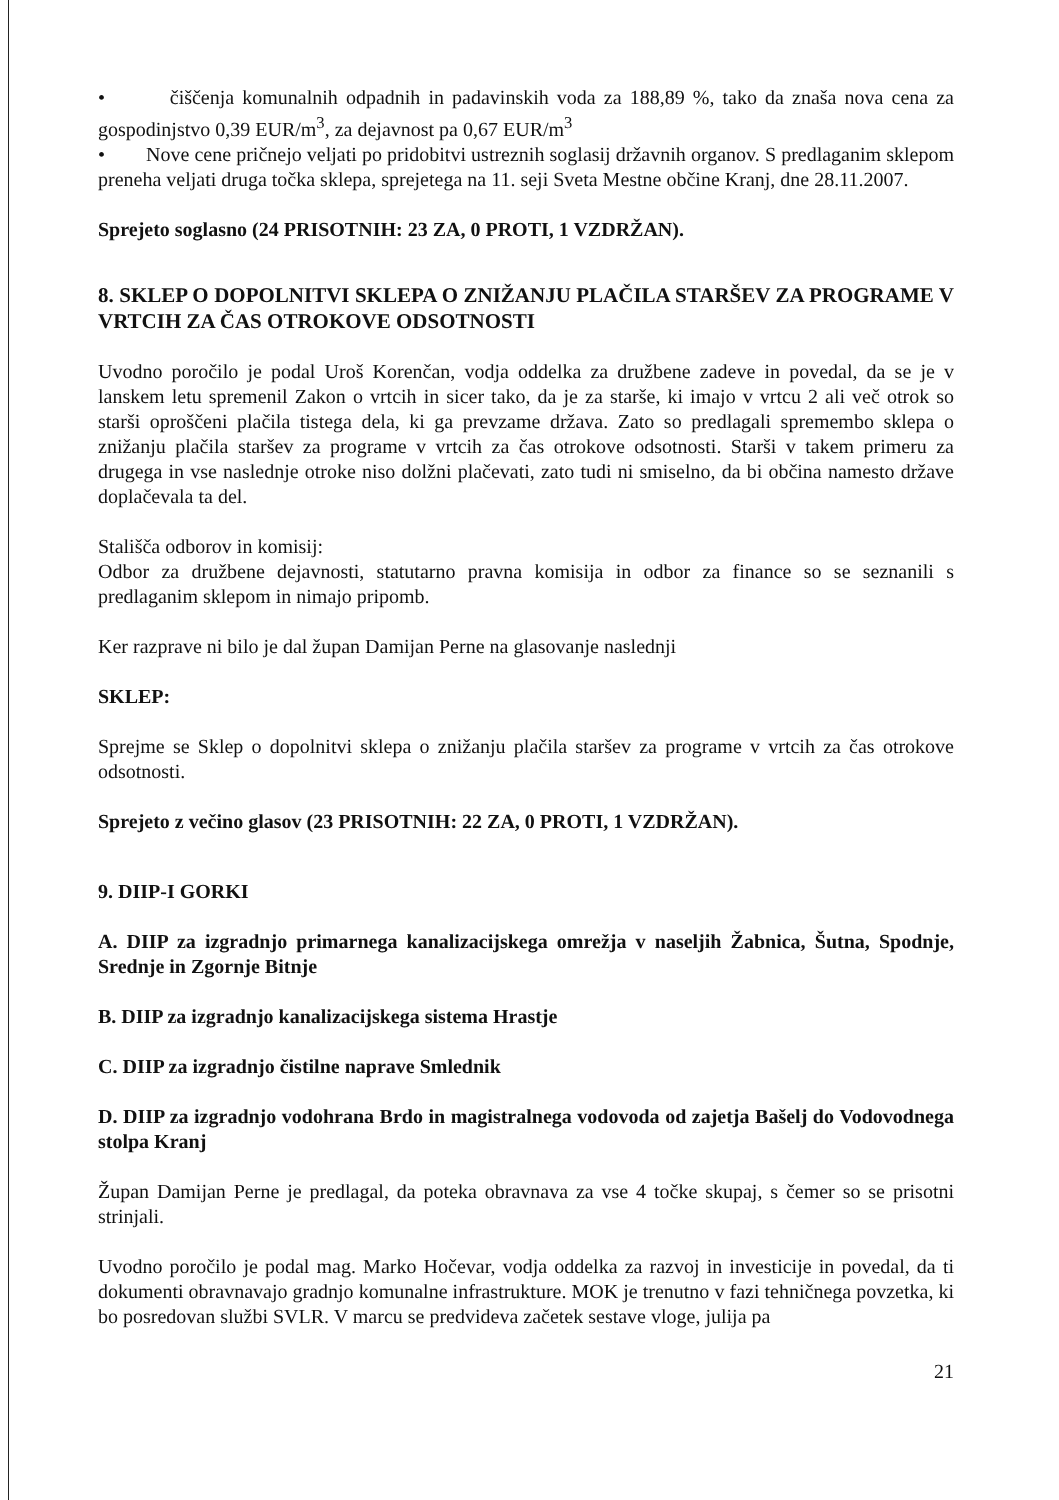• čiščenja komunalnih odpadnih in padavinskih voda za 188,89 %, tako da znaša nova cena za gospodinjstvo 0,39 EUR/m<sup>3</sup>, za dejavnost pa 0,67 EUR/m<sup>3</sup>
• Nove cene pričnejo veljati po pridobitvi ustreznih soglasij državnih organov. S predlaganim sklepom preneha veljati druga točka sklepa, sprejetega na 11. seji Sveta Mestne občine Kranj, dne 28.11.2007.
Sprejeto soglasno (24 PRISOTNIH: 23 ZA, 0 PROTI, 1 VZDRŽAN).
8. SKLEP O DOPOLNITVI SKLEPA O ZNIŽANJU PLAČILA STARŠEV ZA PROGRAME V VRTCIH ZA ČAS OTROKOVE ODSOTNOSTI
Uvodno poročilo je podal Uroš Korenčan, vodja oddelka za družbene zadeve in povedal, da se je v lanskem letu spremenil Zakon o vrtcih in sicer tako, da je za starše, ki imajo v vrtcu 2 ali več otrok so starši oproščeni plačila tistega dela, ki ga prevzame država. Zato so predlagali spremembo sklepa o znižanju plačila staršev za programe v vrtcih za čas otrokove odsotnosti. Starši v takem primeru za drugega in vse naslednje otroke niso dolžni plačevati, zato tudi ni smiselno, da bi občina namesto države doplačevala ta del.
Stališča odborov in komisij:
Odbor za družbene dejavnosti, statutarno pravna komisija in odbor za finance so se seznanili s predlaganim sklepom in nimajo pripomb.
Ker razprave ni bilo je dal župan Damijan Perne na glasovanje naslednji
SKLEP:
Sprejme se Sklep o dopolnitvi sklepa o znižanju plačila staršev za programe v vrtcih za čas otrokove odsotnosti.
Sprejeto z večino glasov (23 PRISOTNIH: 22 ZA, 0 PROTI, 1 VZDRŽAN).
9. DIIP-I GORKI
A. DIIP za izgradnjo primarnega kanalizacijskega omrežja v naseljih Žabnica, Šutna, Spodnje, Srednje in Zgornje Bitnje
B. DIIP za izgradnjo kanalizacijskega sistema Hrastje
C. DIIP za izgradnjo čistilne naprave Smlednik
D. DIIP za izgradnjo vodohrana Brdo in magistralnega vodovoda od zajetja Bašelj do Vodovodnega stolpa Kranj
Župan Damijan Perne je predlagal, da poteka obravnava za vse 4 točke skupaj, s čemer so se prisotni strinjali.
Uvodno poročilo je podal mag. Marko Hočevar, vodja oddelka za razvoj in investicije in povedal, da ti dokumenti obravnavajo gradnjo komunalne infrastrukture. MOK je trenutno v fazi tehničnega povzetka, ki bo posredovan službi SVLR. V marcu se predvideva začetek sestave vloge, julija pa
21